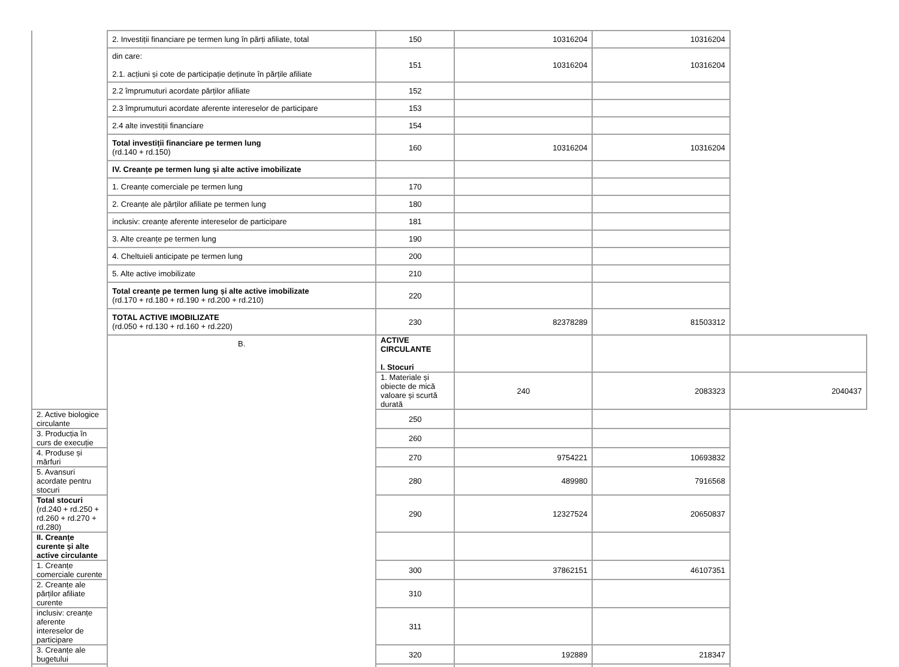| | 2. Investiții financiare pe termen lung în părți afiliate, total | 150 | 10316204 | 10316204 | |
| | din care: 2.1. acțiuni și cote de participație deținute în părțile afiliate | 151 | 10316204 | 10316204 | |
| | 2.2 împrumuturi acordate părților afiliate | 152 | | | |
| | 2.3 împrumuturi acordate aferente intereselor de participare | 153 | | | |
| | 2.4 alte investiții financiare | 154 | | | |
| | Total investiții financiare pe termen lung (rd.140 + rd.150) | 160 | 10316204 | 10316204 | |
| | IV. Creanțe pe termen lung și alte active imobilizate | | | | |
| | 1. Creanțe comerciale pe termen lung | 170 | | | |
| | 2. Creanțe ale părților afiliate pe termen lung | 180 | | | |
| | inclusiv: creanțe aferente intereselor de participare | 181 | | | |
| | 3. Alte creanțe pe termen lung | 190 | | | |
| | 4. Cheltuieli anticipate pe termen lung | 200 | | | |
| | 5. Alte active imobilizate | 210 | | | |
| | Total creanțe pe termen lung și alte active imobilizate (rd.170 + rd.180 + rd.190 + rd.200 + rd.210) | 220 | | | |
| | TOTAL ACTIVE IMOBILIZATE (rd.050 + rd.130 + rd.160 + rd.220) | 230 | 82378289 | 81503312 | |
| | B. | ACTIVE CIRCULANTE I. Stocuri | | | |
| | | 1. Materiale și obiecte de mică valoare și scurtă durată | 240 | 2083323 | 2040437 |
| 2. Active biologice circulante | | 250 | | | |
| 3. Producția în curs de execuție | | 260 | | | |
| 4. Produse și mărfuri | | 270 | 9754221 | 10693832 | |
| 5. Avansuri acordate pentru stocuri | | 280 | 489980 | 7916568 | |
| Total stocuri (rd.240 + rd.250 + rd.260 + rd.270 + rd.280) | | 290 | 12327524 | 20650837 | |
| II. Creanțe curente și alte active circulante | | | | | |
| 1. Creanțe comerciale curente | | 300 | 37862151 | 46107351 | |
| 2. Creanțe ale părților afiliate curente | | 310 | | | |
| inclusiv: creanțe aferente intereselor de participare | | 311 | | | |
| 3. Creanțe ale bugetului | | 320 | 192889 | 218347 | |